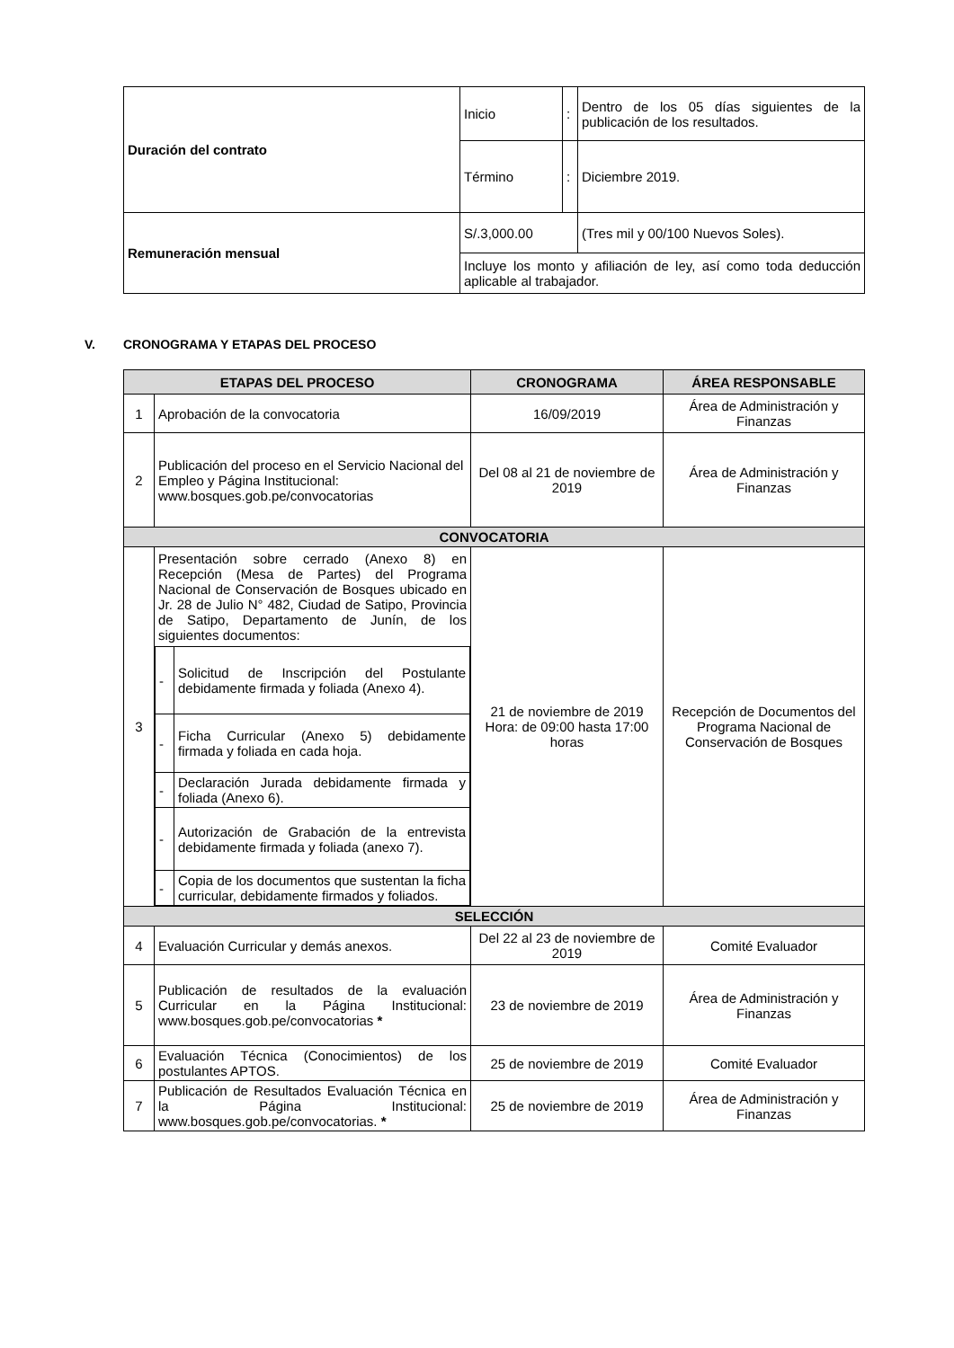| Duración del contrato | Inicio | : | Dentro de los 05 días siguientes de la publicación de los resultados. |
| | Término | : | Diciembre 2019. |
| Remuneración mensual | S/.3,000.00 | | (Tres mil y 00/100 Nuevos Soles). |
| | Incluye los monto y afiliación de ley, así como toda deducción aplicable al trabajador. | | |
V. CRONOGRAMA Y ETAPAS DEL PROCESO
| ETAPAS DEL PROCESO | | CRONOGRAMA | ÁREA RESPONSABLE |
| --- | --- | --- | --- |
| 1 | Aprobación de la convocatoria | 16/09/2019 | Área de Administración y Finanzas |
| 2 | Publicación del proceso en el Servicio Nacional del Empleo y Página Institucional: www.bosques.gob.pe/convocatorias | Del 08 al 21 de noviembre de 2019 | Área de Administración y Finanzas |
| CONVOCATORIA | | | |
| 3 | Presentación sobre cerrado (Anexo 8) en Recepción (Mesa de Partes) del Programa Nacional de Conservación de Bosques ubicado en Jr. 28 de Julio N° 482, Ciudad de Satipo, Provincia de Satipo, Departamento de Junín, de los siguientes documentos: / - / Solicitud de Inscripción del Postulante debidamente firmada y foliada (Anexo 4). / / - / Ficha Curricular (Anexo 5) debidamente firmada y foliada en cada hoja. / / - / Declaración Jurada debidamente firmada y foliada (Anexo 6). / / - / Autorización de Grabación de la entrevista debidamente firmada y foliada (anexo 7). / / - / Copia de los documentos que sustentan la ficha curricular, debidamente firmados y foliados. / | 21 de noviembre de 2019 Hora: de 09:00 hasta 17:00 horas | Recepción de Documentos del Programa Nacional de Conservación de Bosques |
| SELECCIÓN | | | |
| 4 | Evaluación Curricular y demás anexos. | Del 22 al 23 de noviembre de 2019 | Comité Evaluador |
| 5 | Publicación de resultados de la evaluación Curricular en la Página Institucional: www.bosques.gob.pe/convocatorias * | 23 de noviembre de 2019 | Área de Administración y Finanzas |
| 6 | Evaluación Técnica (Conocimientos) de los postulantes APTOS. | 25 de noviembre de 2019 | Comité Evaluador |
| 7 | Publicación de Resultados Evaluación Técnica en la Página Institucional: www.bosques.gob.pe/convocatorias. * | 25 de noviembre de 2019 | Área de Administración y Finanzas |